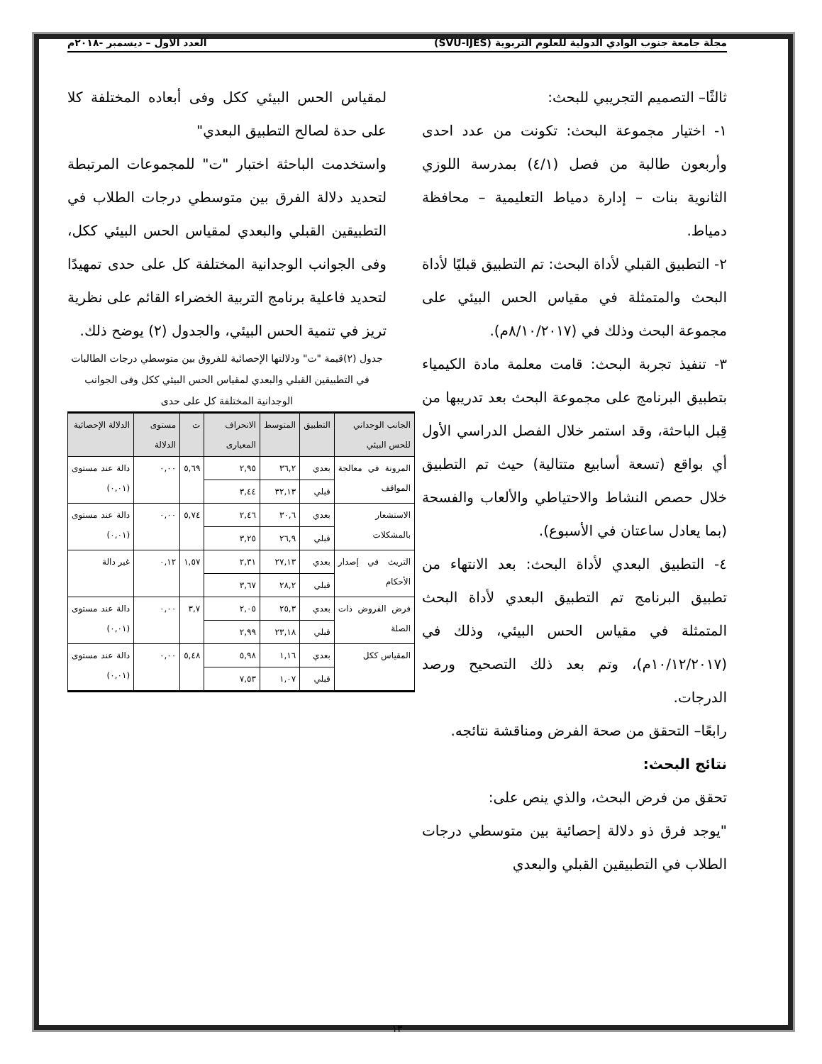مجلة جامعة جنوب الوادي الدولية للعلوم التربوية (SVU-IJES) العدد الاول – ديسمبر -٢٠١٨م
ثالثًا– التصميم التجريبي للبحث:
١- اختيار مجموعة البحث: تكونت من عدد احدى وأربعون طالبة من فصل (٤/١) بمدرسة اللوزي الثانوية بنات – إدارة دمياط التعليمية – محافظة دمياط.
٢- التطبيق القبلي لأداة البحث: تم التطبيق قبليًا لأداة البحث والمتمثلة في مقياس الحس البيئي على مجموعة البحث وذلك في (٨/١٠/٢٠١٧م).
٣- تنفيذ تجربة البحث: قامت معلمة مادة الكيمياء بتطبيق البرنامج على مجموعة البحث بعد تدريبها من قِبل الباحثة، وقد استمر خلال الفصل الدراسي الأول أي بواقع (تسعة أسابيع متتالية) حيث تم التطبيق خلال حصص النشاط والاحتياطي والألعاب والفسحة (بما يعادل ساعتان في الأسبوع).
٤- التطبيق البعدي لأداة البحث: بعد الانتهاء من تطبيق البرنامج تم التطبيق البعدي لأداة البحث المتمثلة في مقياس الحس البيئي، وذلك في (١٠/١٢/٢٠١٧م)، وتم بعد ذلك التصحيح ورصد الدرجات.
رابعًا– التحقق من صحة الفرض ومناقشة نتائجه.
نتائج البحث:
تحقق من فرض البحث، والذي ينص على:
"يوجد فرق ذو دلالة إحصائية بين متوسطي درجات الطلاب في التطبيقين القبلي والبعدي
لمقياس الحس البيئي ككل وفى أبعاده المختلفة كلا على حدة لصالح التطبيق البعدي"
واستخدمت الباحثة اختبار "ت" للمجموعات المرتبطة لتحديد دلالة الفرق بين متوسطي درجات الطلاب في التطبيقين القبلي والبعدي لمقياس الحس البيئي ككل، وفى الجوانب الوجدانية المختلفة كل على حدى تمهيدًا لتحديد فاعلية برنامج التربية الخضراء القائم على نظرية تريز في تنمية الحس البيئي، والجدول (٢) يوضح ذلك.
جدول (٢)قيمة "ت" ودلالتها الإحصائية للفروق بين متوسطي درجات الطالبات في التطبيقين القبلي والبعدي لمقياس الحس البيئي ككل وفى الجوانب الوجدانية المختلفة كل على حدى
| الجانب الوجداني للحس البيئي | التطبيق | المتوسط | الانحراف المعيارى | ت | مستوى الدلالة | الدلالة الإحصائية |
| --- | --- | --- | --- | --- | --- | --- |
| المرونة في معالجة المواقف | بعدي | ٣٦,٢ | ٢,٩٥ | ٥,٦٩ | ٠,٠٠ | دالة عند مستوى (٠,٠١) |
| | قبلي | ٣٢,١٣ | ٣,٤٤ | | | |
| الاستشعار بالمشكلات | بعدي | ٣٠,٦ | ٢,٤٦ | ٥,٧٤ | ٠,٠٠ | دالة عند مستوى (٠,٠١) |
| | قبلي | ٢٦,٩ | ٣,٢٥ | | | |
| التريث في إصدار الأحكام | بعدي | ٢٧,١٣ | ٢,٣١ | ١,٥٧ | ٠,١٢ | غير دالة |
| | قبلي | ٢٨,٢ | ٣,٦٧ | | | |
| فرض الفروض ذات الصلة | بعدي | ٢٥,٣ | ٢,٠٥ | ٣,٧ | ٠,٠٠ | دالة عند مستوى (٠,٠١) |
| | قبلي | ٢٣,١٨ | ٢,٩٩ | | | |
| المقياس ككل | بعدي | ١,١٦ | ٥,٩٨ | ٥,٤٨ | ٠,٠٠ | دالة عند مستوى (٠,٠١) |
| | قبلي | ١,٠٧ | ٧,٥٣ | | | |
١٣